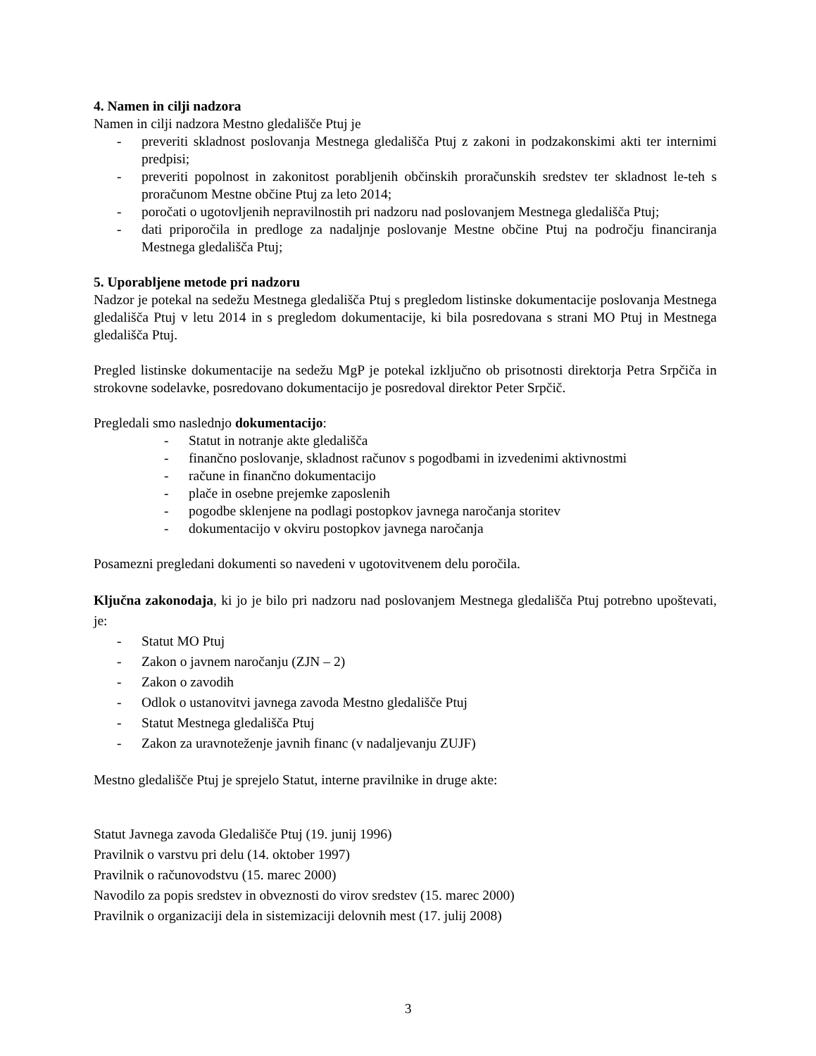4. Namen in cilji nadzora
Namen in cilji nadzora Mestno gledališče Ptuj je
- preveriti skladnost poslovanja Mestnega gledališča Ptuj z zakoni in podzakonskimi akti ter internimi predpisi;
- preveriti popolnost in zakonitost porabljenih občinskih proračunskih sredstev ter skladnost le-teh s proračunom Mestne občine Ptuj za leto 2014;
- poročati o ugotovljenih nepravilnostih pri nadzoru nad poslovanjem Mestnega gledališča Ptuj;
- dati priporočila in predloge za nadaljnje poslovanje Mestne občine Ptuj na področju financiranja Mestnega gledališča Ptuj;
5. Uporabljene metode pri nadzoru
Nadzor je potekal na sedežu Mestnega gledališča Ptuj s pregledom listinske dokumentacije poslovanja Mestnega gledališča Ptuj v letu 2014 in s pregledom dokumentacije, ki bila posredovana s strani MO Ptuj in Mestnega gledališča Ptuj.
Pregled listinske dokumentacije na sedežu MgP je potekal izključno ob prisotnosti direktorja Petra Srpčiča in strokovne sodelavke, posredovano dokumentacijo je posredoval direktor Peter Srpčič.
Pregledali smo naslednjo dokumentacijo:
- Statut in notranje akte gledališča
- finančno poslovanje, skladnost računov s pogodbami in izvedenimi aktivnostmi
- račune in finančno dokumentacijo
- plače in osebne prejemke zaposlenih
- pogodbe sklenjene na podlagi postopkov javnega naročanja storitev
- dokumentacijo v okviru postopkov javnega naročanja
Posamezni pregledani dokumenti so navedeni v ugotovitvenem delu poročila.
Ključna zakonodaja, ki jo je bilo pri nadzoru nad poslovanjem Mestnega gledališča Ptuj potrebno upoštevati, je:
- Statut MO Ptuj
- Zakon o javnem naročanju (ZJN – 2)
- Zakon o zavodih
- Odlok o ustanovitvi javnega zavoda Mestno gledališče Ptuj
- Statut Mestnega gledališča Ptuj
- Zakon za uravnoteženje javnih financ (v nadaljevanju ZUJF)
Mestno gledališče Ptuj je sprejelo Statut, interne pravilnike in druge akte:
Statut Javnega zavoda Gledališče Ptuj (19. junij 1996)
Pravilnik o varstvu pri delu (14. oktober 1997)
Pravilnik o računovodstvu (15. marec 2000)
Navodilo za popis sredstev in obveznosti do virov sredstev (15. marec 2000)
Pravilnik o organizaciji dela in sistemizaciji delovnih mest (17. julij 2008)
3